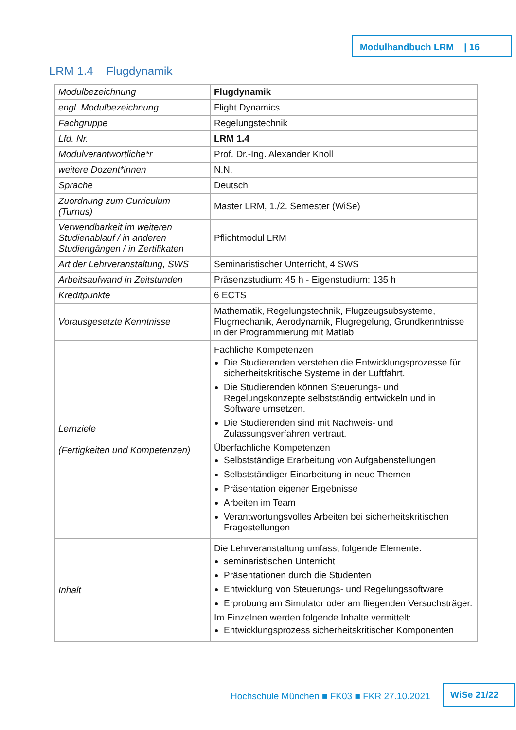Modulhandbuch LRM | 16
LRM 1.4 Flugdynamik
| Modulbezeichnung | Flugdynamik |
| engl. Modulbezeichnung | Flight Dynamics |
| Fachgruppe | Regelungstechnik |
| Lfd. Nr. | LRM 1.4 |
| Modulverantwortliche*r | Prof. Dr.-Ing. Alexander Knoll |
| weitere Dozent*innen | N.N. |
| Sprache | Deutsch |
| Zuordnung zum Curriculum (Turnus) | Master LRM, 1./2. Semester (WiSe) |
| Verwendbarkeit im weiteren Studienablauf / in anderen Studiengängen / in Zertifikaten | Pflichtmodul LRM |
| Art der Lehrveranstaltung, SWS | Seminaristischer Unterricht, 4 SWS |
| Arbeitsaufwand in Zeitstunden | Präsenzstudium: 45 h - Eigenstudium: 135 h |
| Kreditpunkte | 6 ECTS |
| Vorausgesetzte Kenntnisse | Mathematik, Regelungstechnik, Flugzeugsubsysteme, Flugmechanik, Aerodynamik, Flugregelung, Grundkenntnisse in der Programmierung mit Matlab |
| Lernziele (Fertigkeiten und Kompetenzen) | Fachliche Kompetenzen Die Studierenden verstehen die Entwicklungsprozesse für sicherheitskritische Systeme in der Luftfahrt. Die Studierenden können Steuerungs- und Regelungskonzepte selbstständig entwickeln und in Software umsetzen. Die Studierenden sind mit Nachweis- und Zulassungsverfahren vertraut. Überfachliche Kompetenzen Selbstständige Erarbeitung von Aufgabenstellungen Selbstständiger Einarbeitung in neue Themen Präsentation eigener Ergebnisse Arbeiten im Team Verantwortungsvolles Arbeiten bei sicherheitskritischen Fragestellungen |
| Inhalt | Die Lehrveranstaltung umfasst folgende Elemente: seminaristischen Unterricht Präsentationen durch die Studenten Entwicklung von Steuerungs- und Regelungssoftware Erprobung am Simulator oder am fliegenden Versuchsträger. Im Einzelnen werden folgende Inhalte vermittelt: Entwicklungsprozess sicherheitskritischer Komponenten |
Hochschule München ■ FK03 ■ FKR 27.10.2021
WiSe 21/22